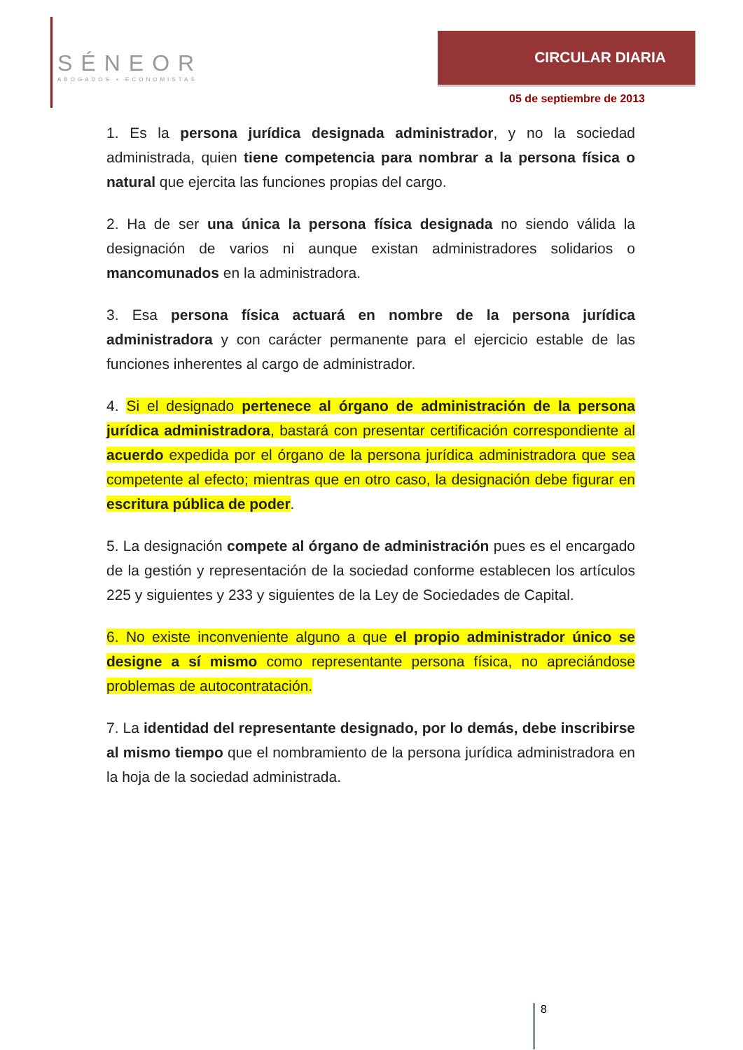SÉNEOR
ABOGADOS ▪ ECONOMISTAS
CIRCULAR DIARIA
05 de septiembre de 2013
1. Es la persona jurídica designada administrador, y no la sociedad administrada, quien tiene competencia para nombrar a la persona física o natural que ejercita las funciones propias del cargo.
2. Ha de ser una única la persona física designada no siendo válida la designación de varios ni aunque existan administradores solidarios o mancomunados en la administradora.
3. Esa persona física actuará en nombre de la persona jurídica administradora y con carácter permanente para el ejercicio estable de las funciones inherentes al cargo de administrador.
4. Si el designado pertenece al órgano de administración de la persona jurídica administradora, bastará con presentar certificación correspondiente al acuerdo expedida por el órgano de la persona jurídica administradora que sea competente al efecto; mientras que en otro caso, la designación debe figurar en escritura pública de poder.
5. La designación compete al órgano de administración pues es el encargado de la gestión y representación de la sociedad conforme establecen los artículos 225 y siguientes y 233 y siguientes de la Ley de Sociedades de Capital.
6. No existe inconveniente alguno a que el propio administrador único se designe a sí mismo como representante persona física, no apreciándose problemas de autocontratación.
7. La identidad del representante designado, por lo demás, debe inscribirse al mismo tiempo que el nombramiento de la persona jurídica administradora en la hoja de la sociedad administrada.
8